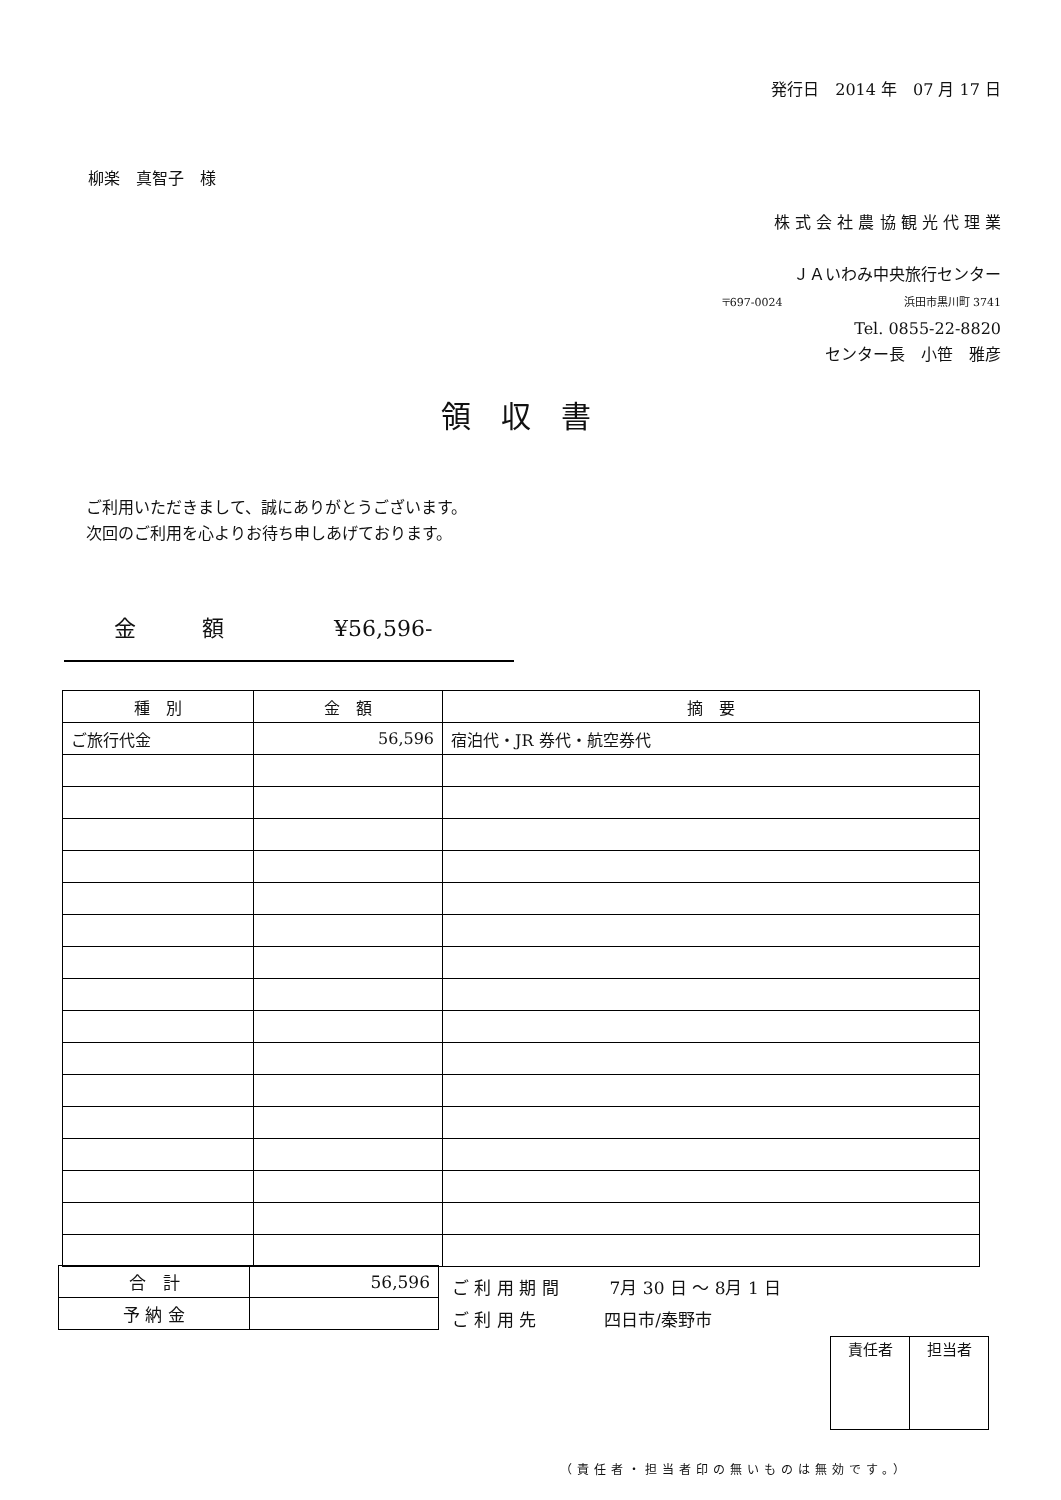発行日　2014 年　07 月 17 日
柳楽　真智子　様
株 式 会 社 農 協 観 光 代 理 業
ＪＡいわみ中央旅行センター
〒697-0024　　　　　　　　　　　浜田市黒川町 3741
Tel. 0855-22-8820
センター長　小笹　雅彦
領収書
ご利用いただきまして、誠にありがとうございます。
次回のご利用を心よりお待ち申しあげております。
金　　　額　　　　　¥56,596-
| 種 別 | 金 額 | 摘 要 |
| --- | --- | --- |
| ご旅行代金 | 56,596 | 宿泊代・JR 券代・航空券代 |
| 合 計 | 56,596 |
| 予 納 金 | |
ご 利 用 期 間　　　7月 30 日 ～ 8月 1 日
ご 利 用 先　　　　四日市/秦野市
| 責任者 | 担当者 |
（責任者・担当者印の無いものは無効です。）